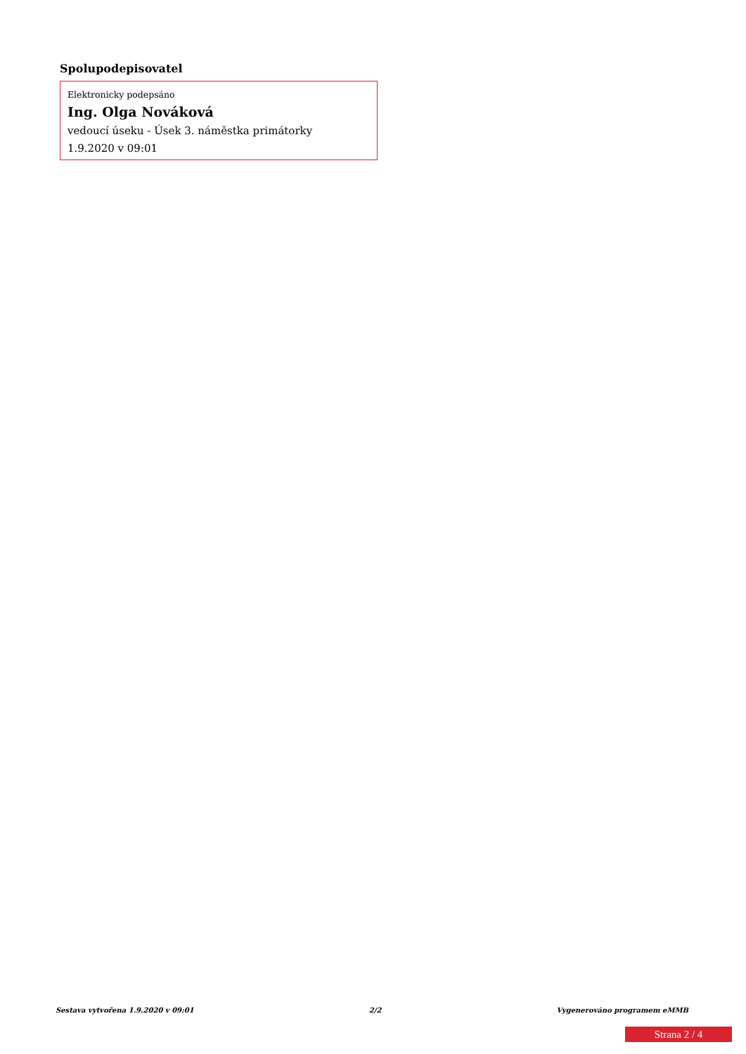Spolupodepisovatel
Elektronicky podepsáno
Ing. Olga Nováková
vedoucí úseku - Úsek 3. náměstka primátorky
1.9.2020 v 09:01
Sestava vytvořena 1.9.2020 v 09:01 2/2 Vygenerováno programem eMMB
Strana 2 / 4